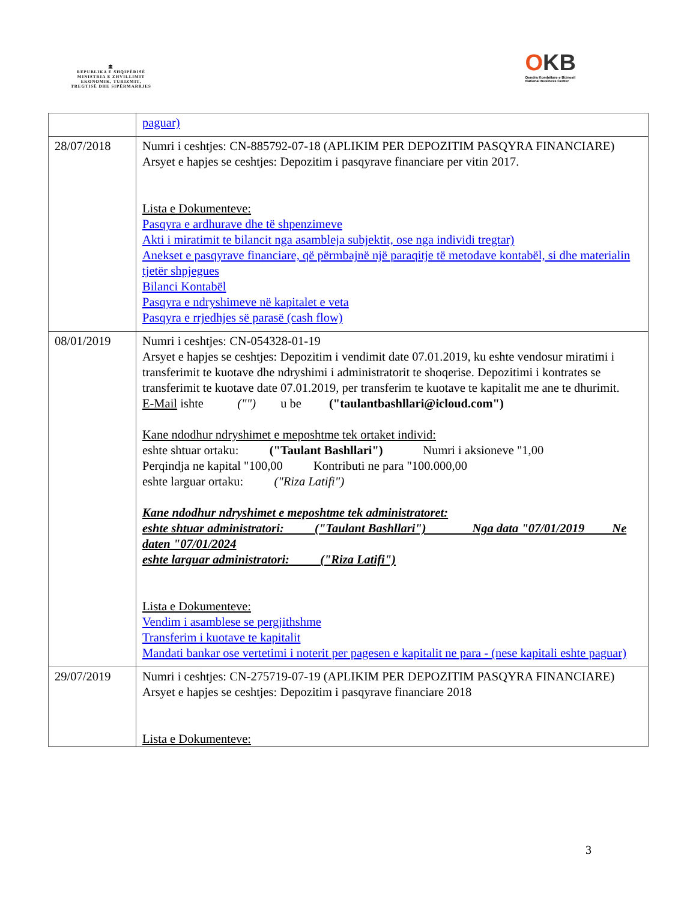🏛
REPUBLIKA E SHQIPËRISË
MINISTRIA E ZHVILLIMIT
EKONOMIK, TURIZMIT,
TREGTISË DHE SIPËRMARRJES
OKB
Qendra Kombëtare e Biznesit
National Business Center
| | paguar) |
| 28/07/2018 | Numri i ceshtjes: CN-885792-07-18 (APLIKIM PER DEPOZITIM PASQYRA FINANCIARE) Arsyet e hapjes se ceshtjes: Depozitim i pasqyrave financiare per vitin 2017. Lista e Dokumenteve: Pasqyra e ardhurave dhe të shpenzimeve Akti i miratimit te bilancit nga asambleja subjektit, ose nga individi tregtar) Anekset e pasqyrave financiare, që përmbajnë një paraqitje të metodave kontabël, si dhe materialin tjetër shpjegues Bilanci Kontabël Pasqyra e ndryshimeve në kapitalet e veta Pasqyra e rrjedhjes së parasë (cash flow) |
| 08/01/2019 | Numri i ceshtjes: CN-054328-01-19 Arsyet e hapjes se ceshtjes: Depozitim i vendimit date 07.01.2019, ku eshte vendosur miratimi i transferimit te kuotave dhe ndryshimi i administratorit te shoqerise. Depozitimi i kontrates se transferimit te kuotave date 07.01.2019, per transferim te kuotave te kapitalit me ane te dhurimit. E-Mail ishte ("") u be ("taulantbashllari@icloud.com") Kane ndodhur ndryshimet e meposhtme tek ortaket individ: eshte shtuar ortaku: ("Taulant Bashllari") Numri i aksioneve "1,00 Perqindja ne kapital "100,00 Kontributi ne para "100.000,00 eshte larguar ortaku: ("Riza Latifi") Kane ndodhur ndryshimet e meposhtme tek administratoret: eshte shtuar administratori: ("Taulant Bashllari") Nga data "07/01/2019 Ne daten "07/01/2024 eshte larguar administratori: ("Riza Latifi") Lista e Dokumenteve: Vendim i asamblese se pergjithshme Transferim i kuotave te kapitalit Mandati bankar ose vertetimi i noterit per pagesen e kapitalit ne para - (nese kapitali eshte paguar) |
| 29/07/2019 | Numri i ceshtjes: CN-275719-07-19 (APLIKIM PER DEPOZITIM PASQYRA FINANCIARE) Arsyet e hapjes se ceshtjes: Depozitim i pasqyrave financiare 2018 Lista e Dokumenteve: |
3